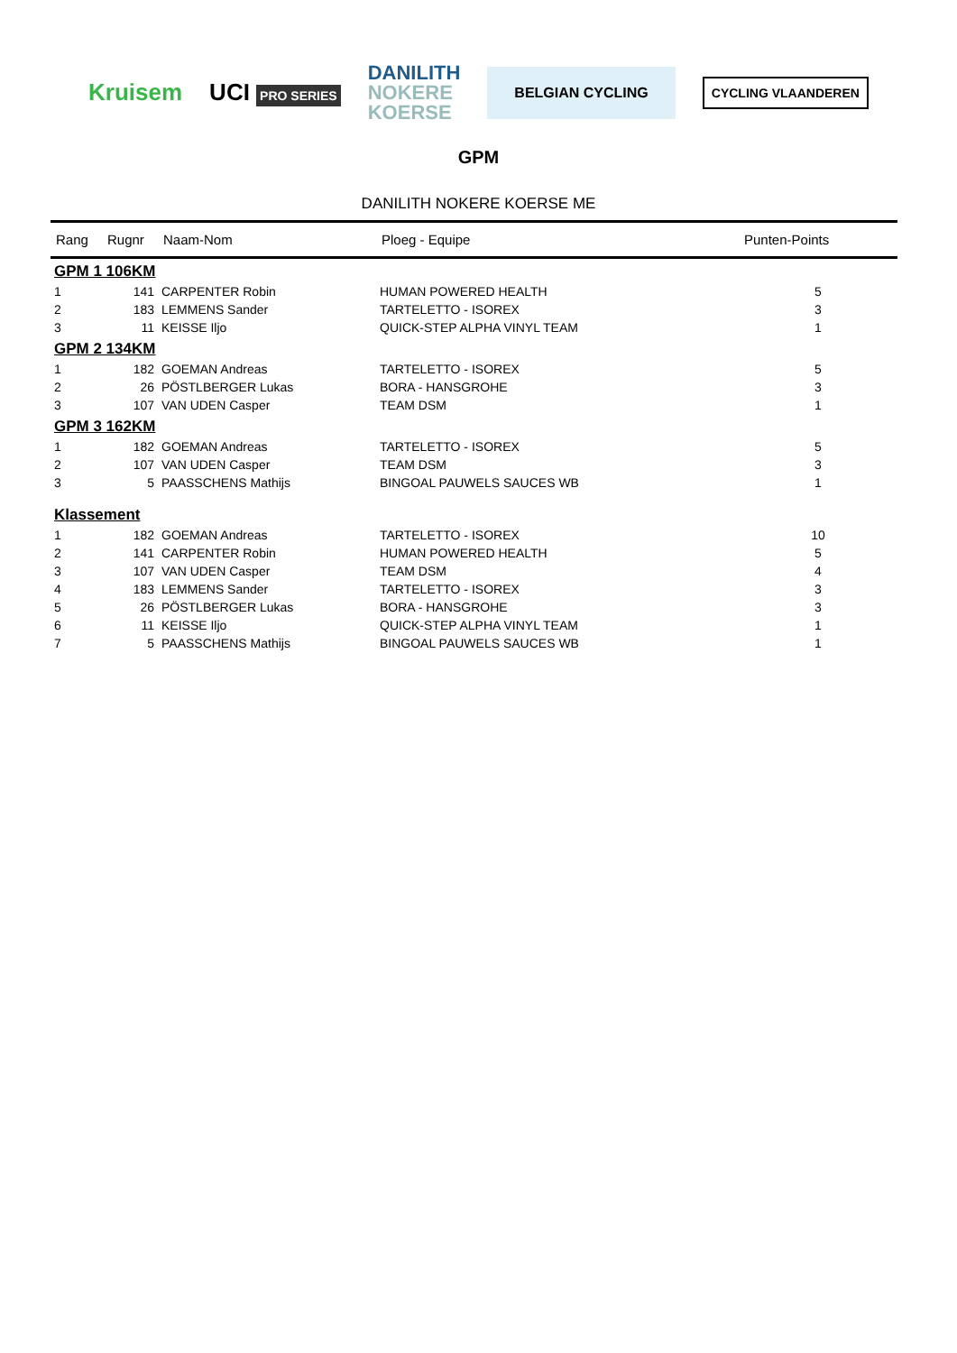Kruisem UCI PRO SERIES
DANILITH
NOKERE
KOERSE
BELGIAN CYCLING
CYCLING VLAANDEREN
GPM
DANILITH NOKERE KOERSE ME
| Rang | Rugnr | Naam-Nom | Ploeg - Equipe | Punten-Points |
| --- | --- | --- | --- | --- |
| GPM 1 106KM | | | | |
| 1 | 141 | CARPENTER Robin | HUMAN POWERED HEALTH | 5 |
| 2 | 183 | LEMMENS Sander | TARTELETTO - ISOREX | 3 |
| 3 | 11 | KEISSE Iljo | QUICK-STEP ALPHA VINYL TEAM | 1 |
| GPM 2 134KM | | | | |
| 1 | 182 | GOEMAN Andreas | TARTELETTO - ISOREX | 5 |
| 2 | 26 | PÖSTLBERGER Lukas | BORA - HANSGROHE | 3 |
| 3 | 107 | VAN UDEN Casper | TEAM DSM | 1 |
| GPM 3 162KM | | | | |
| 1 | 182 | GOEMAN Andreas | TARTELETTO - ISOREX | 5 |
| 2 | 107 | VAN UDEN Casper | TEAM DSM | 3 |
| 3 | 5 | PAASSCHENS Mathijs | BINGOAL PAUWELS SAUCES WB | 1 |
| Klassement | | | | |
| 1 | 182 | GOEMAN Andreas | TARTELETTO - ISOREX | 10 |
| 2 | 141 | CARPENTER Robin | HUMAN POWERED HEALTH | 5 |
| 3 | 107 | VAN UDEN Casper | TEAM DSM | 4 |
| 4 | 183 | LEMMENS Sander | TARTELETTO - ISOREX | 3 |
| 5 | 26 | PÖSTLBERGER Lukas | BORA - HANSGROHE | 3 |
| 6 | 11 | KEISSE Iljo | QUICK-STEP ALPHA VINYL TEAM | 1 |
| 7 | 5 | PAASSCHENS Mathijs | BINGOAL PAUWELS SAUCES WB | 1 |